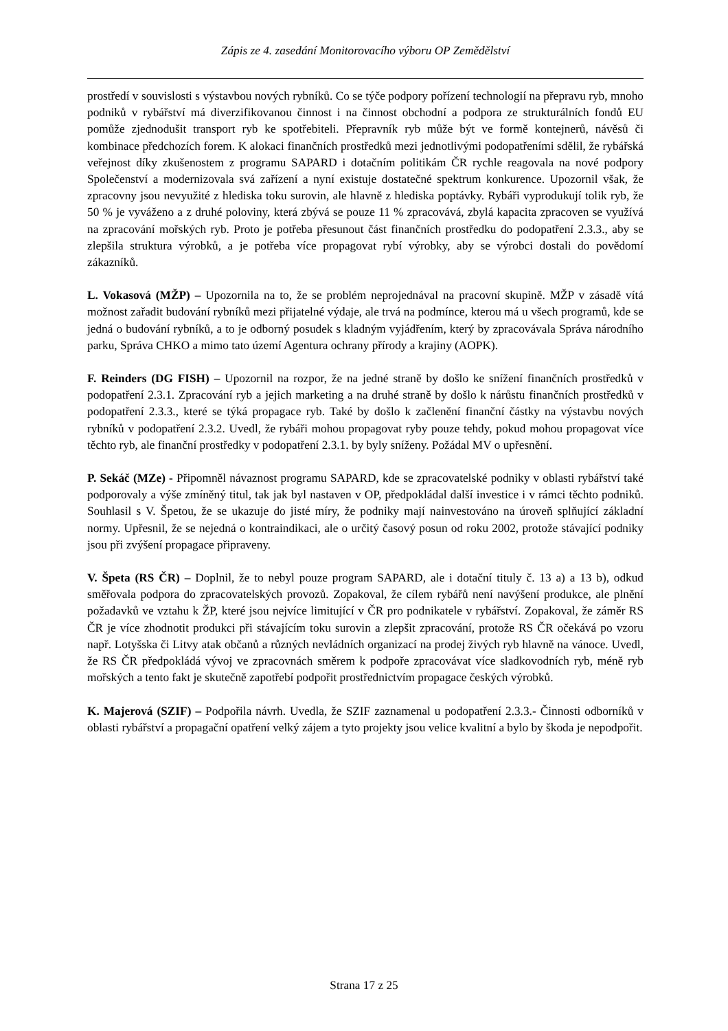Zápis ze 4. zasedání Monitorovacího výboru OP Zemědělství
prostředí v souvislosti s výstavbou nových rybníků. Co se týče podpory pořízení technologií na přepravu ryb, mnoho podniků v rybářství má diverzifikovanou činnost i na činnost obchodní a podpora ze strukturálních fondů EU pomůže zjednodušit transport ryb ke spotřebiteli. Přepravník ryb může být ve formě kontejnerů, návěsů či kombinace předchozích forem. K alokaci finančních prostředků mezi jednotlivými podopatřeními sdělil, že rybářská veřejnost díky zkušenostem z programu SAPARD i dotačním politikám ČR rychle reagovala na nové podpory Společenství a modernizovala svá zařízení a nyní existuje dostatečné spektrum konkurence. Upozornil však, že zpracovny jsou nevyužité z hlediska toku surovin, ale hlavně z hlediska poptávky. Rybáři vyprodukují tolik ryb, že 50 % je vyváženo a z druhé poloviny, která zbývá se pouze 11 % zpracovává, zbylá kapacita zpracoven se využívá na zpracování mořských ryb. Proto je potřeba přesunout část finančních prostředku do podopatření 2.3.3., aby se zlepšila struktura výrobků, a je potřeba více propagovat rybí výrobky, aby se výrobci dostali do povědomí zákazníků.
L. Vokasová (MŽP) – Upozornila na to, že se problém neprojednával na pracovní skupině. MŽP v zásadě vítá možnost zařadit budování rybníků mezi přijatelné výdaje, ale trvá na podmínce, kterou má u všech programů, kde se jedná o budování rybníků, a to je odborný posudek s kladným vyjádřením, který by zpracovávala Správa národního parku, Správa CHKO a mimo tato území Agentura ochrany přírody a krajiny (AOPK).
F. Reinders (DG FISH) – Upozornil na rozpor, že na jedné straně by došlo ke snížení finančních prostředků v podopatření 2.3.1. Zpracování ryb a jejich marketing a na druhé straně by došlo k nárůstu finančních prostředků v podopatření 2.3.3., které se týká propagace ryb. Také by došlo k začlenění finanční částky na výstavbu nových rybníků v podopatření 2.3.2. Uvedl, že rybáři mohou propagovat ryby pouze tehdy, pokud mohou propagovat více těchto ryb, ale finanční prostředky v podopatření 2.3.1. by byly sníženy. Požádal MV o upřesnění.
P. Sekáč (MZe) - Připomněl návaznost programu SAPARD, kde se zpracovatelské podniky v oblasti rybářství také podporovaly a výše zmíněný titul, tak jak byl nastaven v OP, předpokládal další investice i v rámci těchto podniků. Souhlasil s V. Špetou, že se ukazuje do jisté míry, že podniky mají nainvestováno na úroveň splňující základní normy. Upřesnil, že se nejedná o kontraindikaci, ale o určitý časový posun od roku 2002, protože stávající podniky jsou při zvýšení propagace připraveny.
V. Špeta (RS ČR) – Doplnil, že to nebyl pouze program SAPARD, ale i dotační tituly č. 13 a) a 13 b), odkud směřovala podpora do zpracovatelských provozů. Zopakoval, že cílem rybářů není navýšení produkce, ale plnění požadavků ve vztahu k ŽP, které jsou nejvíce limitující v ČR pro podnikatele v rybářství. Zopakoval, že záměr RS ČR je více zhodnotit produkci při stávajícím toku surovin a zlepšit zpracování, protože RS ČR očekává po vzoru např. Lotyšska či Litvy atak občanů a různých nevládních organizací na prodej živých ryb hlavně na vánoce. Uvedl, že RS ČR předpokládá vývoj ve zpracovnách směrem k podpoře zpracovávat více sladkovodních ryb, méně ryb mořských a tento fakt je skutečně zapotřebí podpořit prostřednictvím propagace českých výrobků.
K. Majerová (SZIF) – Podpořila návrh. Uvedla, že SZIF zaznamenal u podopatření 2.3.3.- Činnosti odborníků v oblasti rybářství a propagační opatření velký zájem a tyto projekty jsou velice kvalitní a bylo by škoda je nepodpořit.
Strana 17 z 25